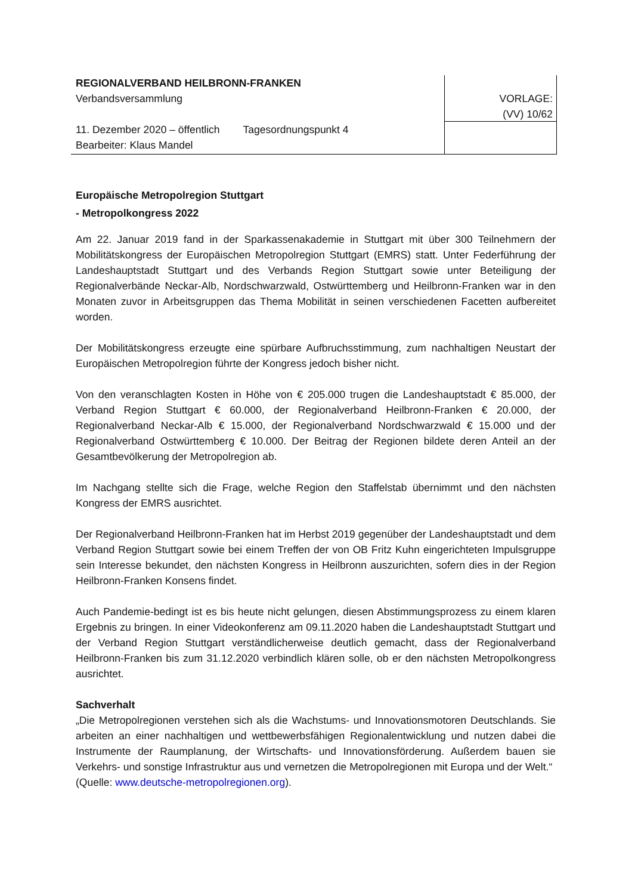REGIONALVERBAND HEILBRONN-FRANKEN
Verbandsversammlung
11. Dezember 2020 – öffentlich Tagesordnungspunkt 4
Bearbeiter: Klaus Mandel
VORLAGE:
(VV) 10/62
Europäische Metropolregion Stuttgart
- Metropolkongress 2022
Am 22. Januar 2019 fand in der Sparkassenakademie in Stuttgart mit über 300 Teilnehmern der Mobilitätskongress der Europäischen Metropolregion Stuttgart (EMRS) statt. Unter Federführung der Landeshauptstadt Stuttgart und des Verbands Region Stuttgart sowie unter Beteiligung der Regionalverbände Neckar-Alb, Nordschwarzwald, Ostwürttemberg und Heilbronn-Franken war in den Monaten zuvor in Arbeitsgruppen das Thema Mobilität in seinen verschiedenen Facetten aufbereitet worden.
Der Mobilitätskongress erzeugte eine spürbare Aufbruchsstimmung, zum nachhaltigen Neustart der Europäischen Metropolregion führte der Kongress jedoch bisher nicht.
Von den veranschlagten Kosten in Höhe von € 205.000 trugen die Landeshauptstadt € 85.000, der Verband Region Stuttgart € 60.000, der Regionalverband Heilbronn-Franken € 20.000, der Regionalverband Neckar-Alb € 15.000, der Regionalverband Nordschwarzwald € 15.000 und der Regionalverband Ostwürttemberg € 10.000. Der Beitrag der Regionen bildete deren Anteil an der Gesamtbevölkerung der Metropolregion ab.
Im Nachgang stellte sich die Frage, welche Region den Staffelstab übernimmt und den nächsten Kongress der EMRS ausrichtet.
Der Regionalverband Heilbronn-Franken hat im Herbst 2019 gegenüber der Landeshauptstadt und dem Verband Region Stuttgart sowie bei einem Treffen der von OB Fritz Kuhn eingerichteten Impulsgruppe sein Interesse bekundet, den nächsten Kongress in Heilbronn auszurichten, sofern dies in der Region Heilbronn-Franken Konsens findet.
Auch Pandemie-bedingt ist es bis heute nicht gelungen, diesen Abstimmungsprozess zu einem klaren Ergebnis zu bringen. In einer Videokonferenz am 09.11.2020 haben die Landeshauptstadt Stuttgart und der Verband Region Stuttgart verständlicherweise deutlich gemacht, dass der Regionalverband Heilbronn-Franken bis zum 31.12.2020 verbindlich klären solle, ob er den nächsten Metropolkongress ausrichtet.
Sachverhalt
„Die Metropolregionen verstehen sich als die Wachstums- und Innovationsmotoren Deutschlands. Sie arbeiten an einer nachhaltigen und wettbewerbsfähigen Regionalentwicklung und nutzen dabei die Instrumente der Raumplanung, der Wirtschafts- und Innovationsförderung. Außerdem bauen sie Verkehrs- und sonstige Infrastruktur aus und vernetzen die Metropolregionen mit Europa und der Welt.“
(Quelle: www.deutsche-metropolregionen.org).